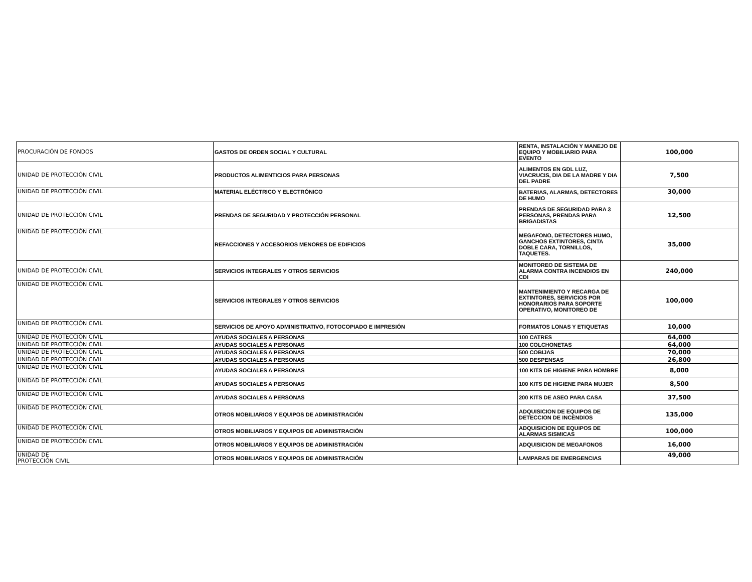| PROCURACIÓN DE FONDOS | GASTOS DE ORDEN SOCIAL Y CULTURAL | RENTA, INSTALACIÓN Y MANEJO DE EQUIPO Y MOBILIARIO PARA EVENTO | 100,000 |
| UNIDAD DE PROTECCIÓN CIVIL | PRODUCTOS ALIMENTICIOS PARA PERSONAS | ALIMENTOS EN GDL LUZ, VIACRUCIS, DIA DE LA MADRE Y DIA DEL PADRE | 7,500 |
| UNIDAD DE PROTECCIÓN CIVIL | MATERIAL ELÉCTRICO Y ELECTRÓNICO | BATERIAS, ALARMAS, DETECTORES DE HUMO | 30,000 |
| UNIDAD DE PROTECCIÓN CIVIL | PRENDAS DE SEGURIDAD Y PROTECCIÓN PERSONAL | PRENDAS DE SEGURIDAD PARA 3 PERSONAS, PRENDAS PARA BRIGADISTAS | 12,500 |
| UNIDAD DE PROTECCIÓN CIVIL | REFACCIONES Y ACCESORIOS MENORES DE EDIFICIOS | MEGAFONO, DETECTORES HUMO, GANCHOS EXTINTORES, CINTA DOBLE CARA, TORNILLOS, TAQUETES. | 35,000 |
| UNIDAD DE PROTECCIÓN CIVIL | SERVICIOS INTEGRALES Y OTROS SERVICIOS | MONITOREO DE SISTEMA DE ALARMA CONTRA INCENDIOS EN CDI | 240,000 |
| UNIDAD DE PROTECCIÓN CIVIL | SERVICIOS INTEGRALES Y OTROS SERVICIOS | MANTENIMIENTO Y RECARGA DE EXTINTORES, SERVICIOS POR HONORARIOS PARA SOPORTE OPERATIVO, MONITOREO DE | 100,000 |
| UNIDAD DE PROTECCIÓN CIVIL | SERVICIOS DE APOYO ADMINISTRATIVO, FOTOCOPIADO E IMPRESIÓN | FORMATOS LONAS Y ETIQUETAS | 10,000 |
| UNIDAD DE PROTECCIÓN CIVIL | AYUDAS SOCIALES A PERSONAS | 100 CATRES | 64,000 |
| UNIDAD DE PROTECCIÓN CIVIL | AYUDAS SOCIALES A PERSONAS | 100 COLCHONETAS | 64,000 |
| UNIDAD DE PROTECCIÓN CIVIL | AYUDAS SOCIALES A PERSONAS | 500 COBIJAS | 70,000 |
| UNIDAD DE PROTECCIÓN CIVIL | AYUDAS SOCIALES A PERSONAS | 500 DESPENSAS | 26,800 |
| UNIDAD DE PROTECCIÓN CIVIL | AYUDAS SOCIALES A PERSONAS | 100 KITS DE HIGIENE PARA HOMBRE | 8,000 |
| UNIDAD DE PROTECCIÓN CIVIL | AYUDAS SOCIALES A PERSONAS | 100 KITS DE HIGIENE PARA MUJER | 8,500 |
| UNIDAD DE PROTECCIÓN CIVIL | AYUDAS SOCIALES A PERSONAS | 200 KITS DE ASEO PARA CASA | 37,500 |
| UNIDAD DE PROTECCIÓN CIVIL | OTROS MOBILIARIOS Y EQUIPOS DE ADMINISTRACIÓN | ADQUISICION DE EQUIPOS DE DETECCION DE INCENDIOS | 135,000 |
| UNIDAD DE PROTECCIÓN CIVIL | OTROS MOBILIARIOS Y EQUIPOS DE ADMINISTRACIÓN | ADQUISICION DE EQUIPOS DE ALARMAS SISMICAS | 100,000 |
| UNIDAD DE PROTECCIÓN CIVIL | OTROS MOBILIARIOS Y EQUIPOS DE ADMINISTRACIÓN | ADQUISICION DE MEGAFONOS | 16,000 |
| UNIDAD DE PROTECCIÓN CIVIL | OTROS MOBILIARIOS Y EQUIPOS DE ADMINISTRACIÓN | LAMPARAS DE EMERGENCIAS | 49,000 |